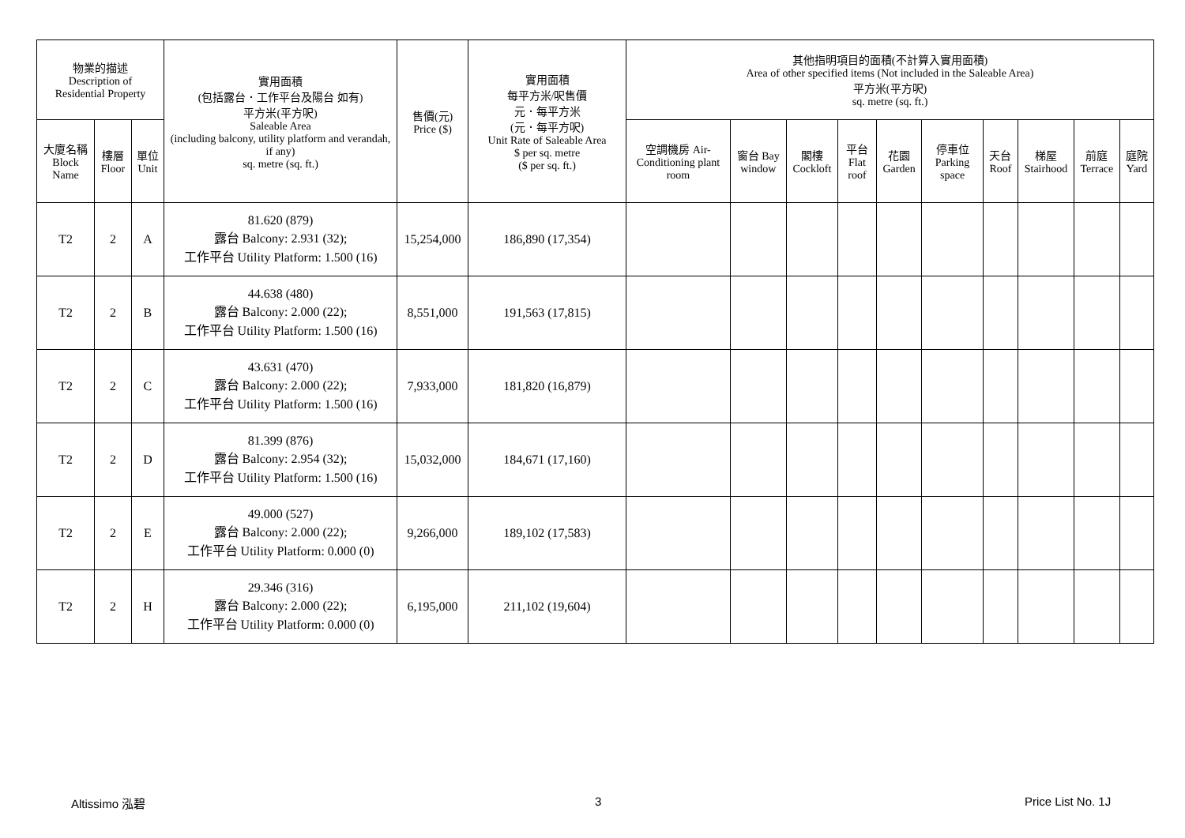| 物業的描述 Description of Residential Property | | | 實用面積 (包括露台．工作平台及陽台 如有) 平方米(平方呎) Saleable Area (including balcony, utility platform and verandah, if any) sq. metre (sq. ft.) | 售價(元) Price ($) | 實用面積 每平方米/呎售價 元．每平方米 (元．每平方呎) Unit Rate of Saleable Area $ per sq. metre ($ per sq. ft.) | 其他指明項目的面積(不計算入實用面積) Area of other specified items (Not included in the Saleable Area) 平方米(平方呎) sq. metre (sq. ft.) | | | | | | | | | |
| --- | --- | --- | --- | --- | --- | --- | --- | --- | --- | --- | --- | --- | --- | --- | --- |
| 大廈名稱 Block Name | 樓層 Floor | 單位 Unit | | | | 空調機房 Air-Conditioning plant room | 窗台 Bay window | 閣樓 Cockloft | 平台 Flat roof | 花園 Garden | 停車位 Parking space | 天台 Roof | 梯屋 Stairhood | 前庭 Terrace | 庭院 Yard |
| T2 | 2 | A | 81.620 (879) 露台 Balcony: 2.931 (32); 工作平台 Utility Platform: 1.500 (16) | 15,254,000 | 186,890 (17,354) | | | | | | | | | | |
| T2 | 2 | B | 44.638 (480) 露台 Balcony: 2.000 (22); 工作平台 Utility Platform: 1.500 (16) | 8,551,000 | 191,563 (17,815) | | | | | | | | | | |
| T2 | 2 | C | 43.631 (470) 露台 Balcony: 2.000 (22); 工作平台 Utility Platform: 1.500 (16) | 7,933,000 | 181,820 (16,879) | | | | | | | | | | |
| T2 | 2 | D | 81.399 (876) 露台 Balcony: 2.954 (32); 工作平台 Utility Platform: 1.500 (16) | 15,032,000 | 184,671 (17,160) | | | | | | | | | | |
| T2 | 2 | E | 49.000 (527) 露台 Balcony: 2.000 (22); 工作平台 Utility Platform: 0.000 (0) | 9,266,000 | 189,102 (17,583) | | | | | | | | | | |
| T2 | 2 | H | 29.346 (316) 露台 Balcony: 2.000 (22); 工作平台 Utility Platform: 0.000 (0) | 6,195,000 | 211,102 (19,604) | | | | | | | | | | |
Altissimo 泓碧 3 Price List No. 1J